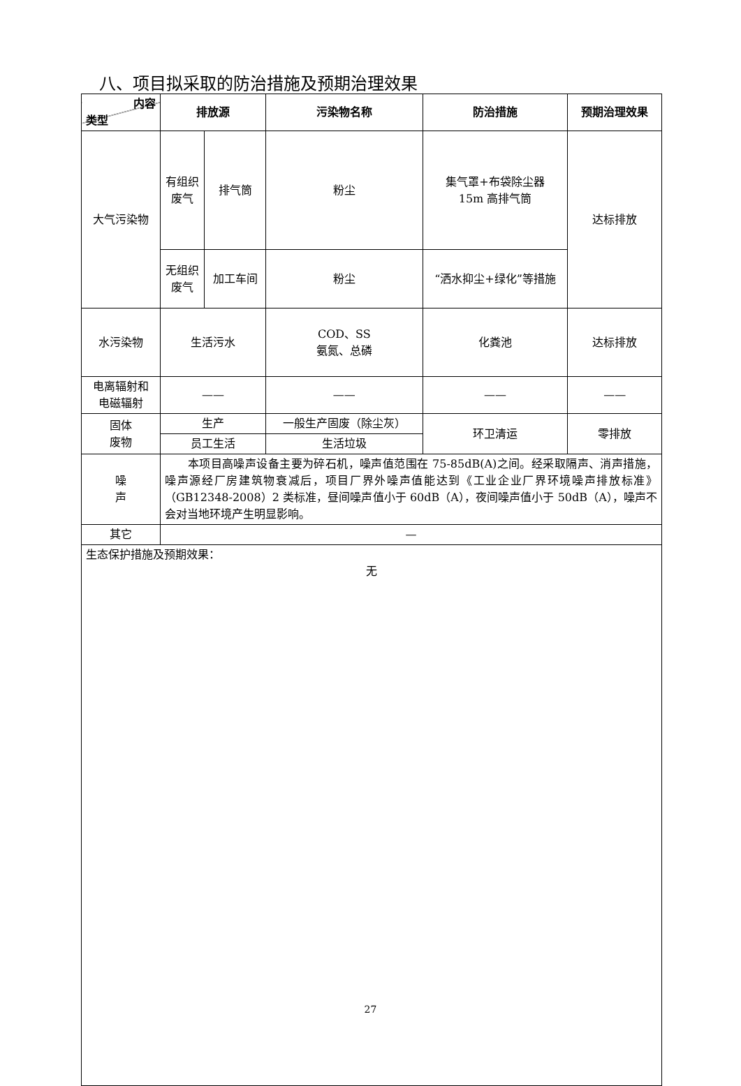八、项目拟采取的防治措施及预期治理效果
| 内容 类型 | 排放源 | | 污染物名称 | 防治措施 | 预期治理效果 |
| --- | --- | --- | --- | --- | --- |
| 大气污染物 | 有组织废气 | 排气筒 | 粉尘 | 集气罩+布袋除尘器 15m 高排气筒 | 达标排放 |
| | 无组织废气 | 加工车间 | 粉尘 | “洒水抑尘+绿化”等措施 | |
| 水污染物 | 生活污水 | | COD、SS 氨氮、总磷 | 化粪池 | 达标排放 |
| 电离辐射和 电磁辐射 | —— | | —— | —— | —— |
| 固体 废物 | 生产 | | 一般生产固废（除尘灰） | 环卫清运 | 零排放 |
| | 员工生活 | | 生活垃圾 | | |
| 噪 声 | 本项目高噪声设备主要为碎石机，噪声值范围在 75-85dB(A)之间。经采取隔声、消声措施，噪声源经厂房建筑物衰减后，项目厂界外噪声值能达到《工业企业厂界环境噪声排放标准》（GB12348-2008）2 类标准，昼间噪声值小于 60dB（A），夜间噪声值小于 50dB（A），噪声不会对当地环境产生明显影响。 | | | | |
| 其它 | — | | | | |
| 生态保护措施及预期效果： 无 | | | | | |
27